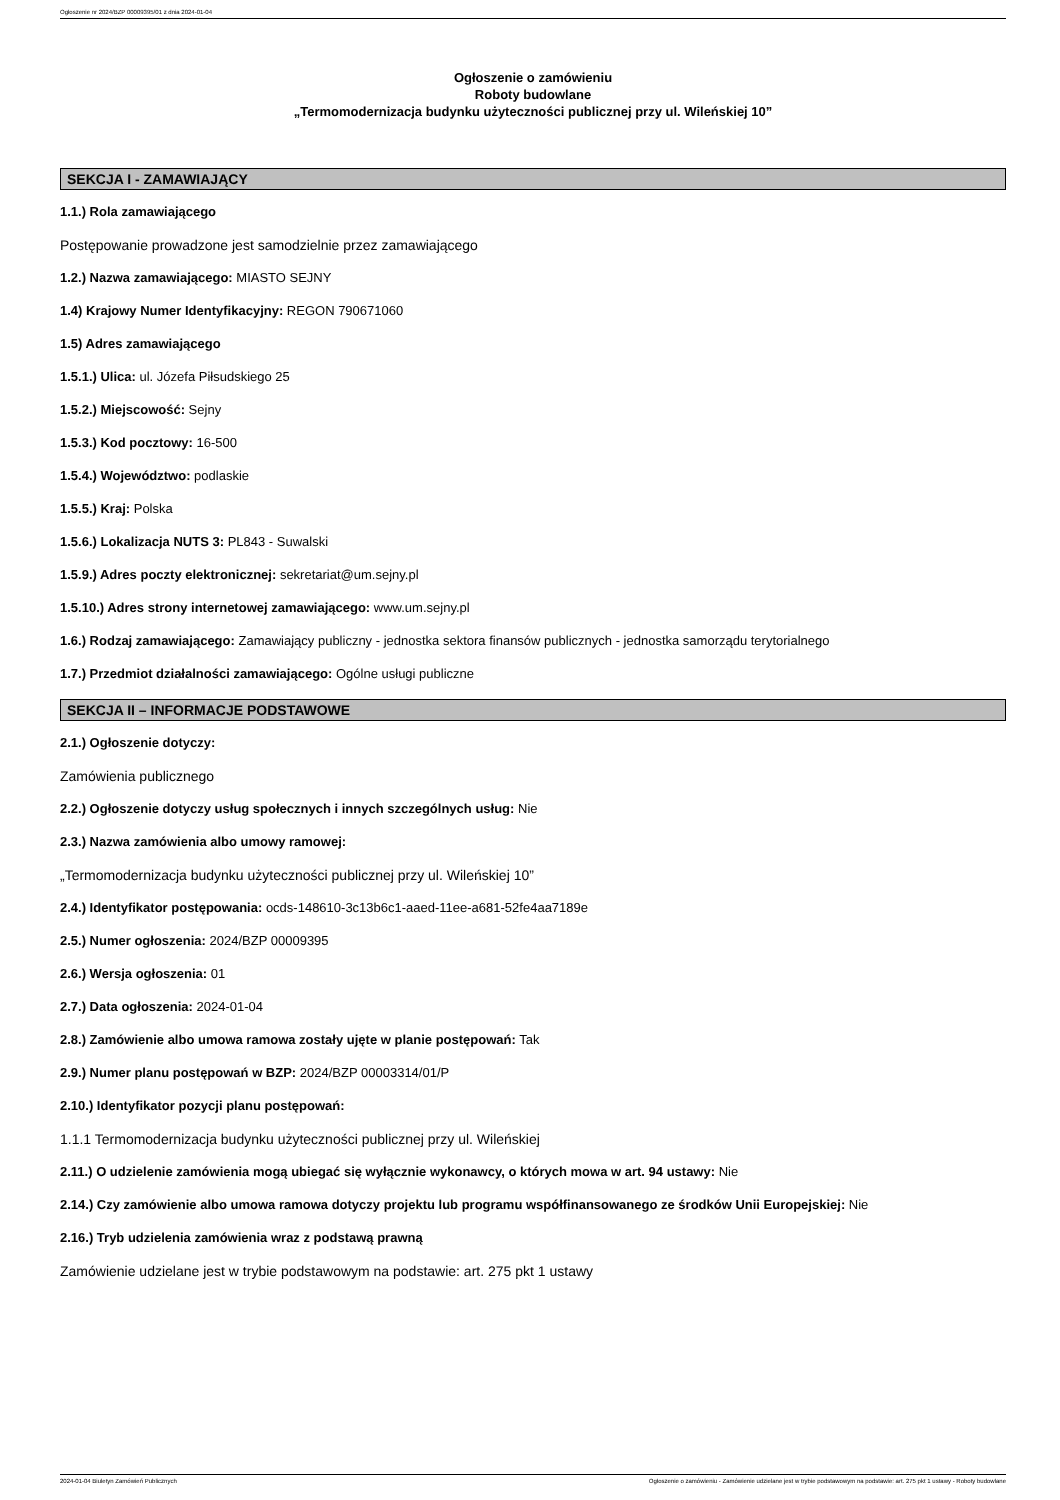Ogłoszenie nr 2024/BZP 00009395/01 z dnia 2024-01-04
Ogłoszenie o zamówieniu
Roboty budowlane
„Termomodernizacja budynku użyteczności publicznej przy ul. Wileńskiej 10”
SEKCJA I - ZAMAWIAJĄCY
1.1.) Rola zamawiającego
Postępowanie prowadzone jest samodzielnie przez zamawiającego
1.2.) Nazwa zamawiającego: MIASTO SEJNY
1.4) Krajowy Numer Identyfikacyjny: REGON 790671060
1.5) Adres zamawiającego
1.5.1.) Ulica: ul. Józefa Piłsudskiego 25
1.5.2.) Miejscowość: Sejny
1.5.3.) Kod pocztowy: 16-500
1.5.4.) Województwo: podlaskie
1.5.5.) Kraj: Polska
1.5.6.) Lokalizacja NUTS 3: PL843 - Suwalski
1.5.9.) Adres poczty elektronicznej: sekretariat@um.sejny.pl
1.5.10.) Adres strony internetowej zamawiającego: www.um.sejny.pl
1.6.) Rodzaj zamawiającego: Zamawiający publiczny - jednostka sektora finansów publicznych - jednostka samorządu terytorialnego
1.7.) Przedmiot działalności zamawiającego: Ogólne usługi publiczne
SEKCJA II – INFORMACJE PODSTAWOWE
2.1.) Ogłoszenie dotyczy:
Zamówienia publicznego
2.2.) Ogłoszenie dotyczy usług społecznych i innych szczególnych usług: Nie
2.3.) Nazwa zamówienia albo umowy ramowej:
„Termomodernizacja budynku użyteczności publicznej przy ul. Wileńskiej 10”
2.4.) Identyfikator postępowania: ocds-148610-3c13b6c1-aaed-11ee-a681-52fe4aa7189e
2.5.) Numer ogłoszenia: 2024/BZP 00009395
2.6.) Wersja ogłoszenia: 01
2.7.) Data ogłoszenia: 2024-01-04
2.8.) Zamówienie albo umowa ramowa zostały ujęte w planie postępowań: Tak
2.9.) Numer planu postępowań w BZP: 2024/BZP 00003314/01/P
2.10.) Identyfikator pozycji planu postępowań:
1.1.1 Termomodernizacja budynku użyteczności publicznej przy ul. Wileńskiej
2.11.) O udzielenie zamówienia mogą ubiegać się wyłącznie wykonawcy, o których mowa w art. 94 ustawy: Nie
2.14.) Czy zamówienie albo umowa ramowa dotyczy projektu lub programu współfinansowanego ze środków Unii Europejskiej: Nie
2.16.) Tryb udzielenia zamówienia wraz z podstawą prawną
Zamówienie udzielane jest w trybie podstawowym na podstawie: art. 275 pkt 1 ustawy
2024-01-04 Biuletyn Zamówień Publicznych Ogłoszenie o zamówieniu - Zamówienie udzielane jest w trybie podstawowym na podstawie: art. 275 pkt 1 ustawy - Roboty budowlane